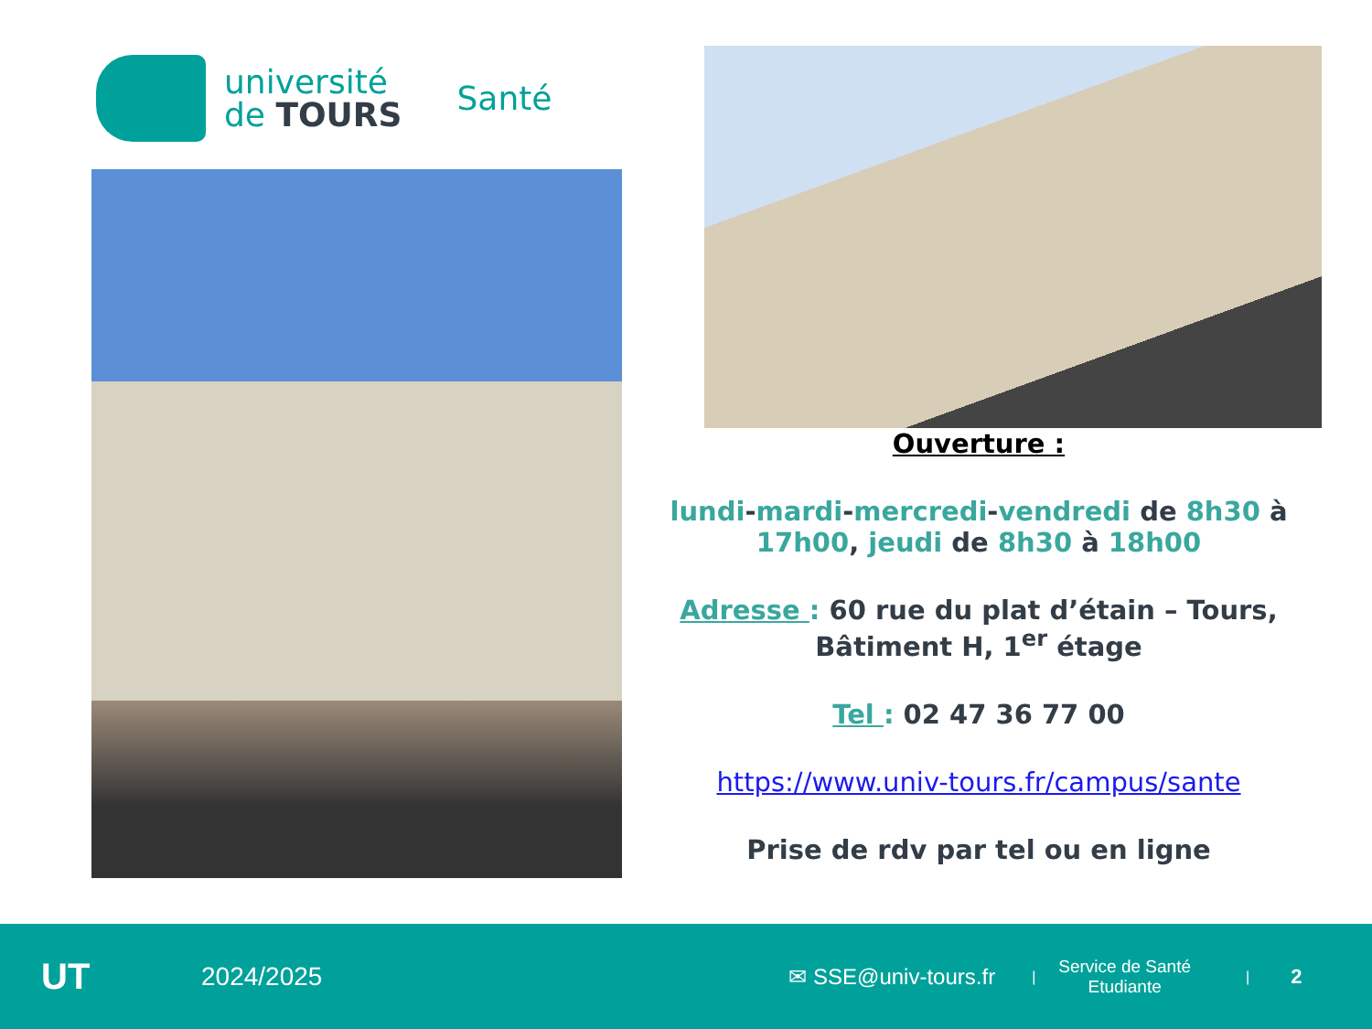université
de TOURS
Santé
Ouverture :
lundi-mardi-mercredi-vendredi de 8h30 à 17h00, jeudi de 8h30 à 18h00
Adresse : 60 rue du plat d’étain – Tours, Bâtiment H, 1<sup>er</sup> étage
Tel : 02 47 36 77 00
https://www.univ-tours.fr/campus/sante
Prise de rdv par tel ou en ligne
UT
2024/2025
✉ SSE@univ-tours.fr
|
Service de Santé
Etudiante
|
2